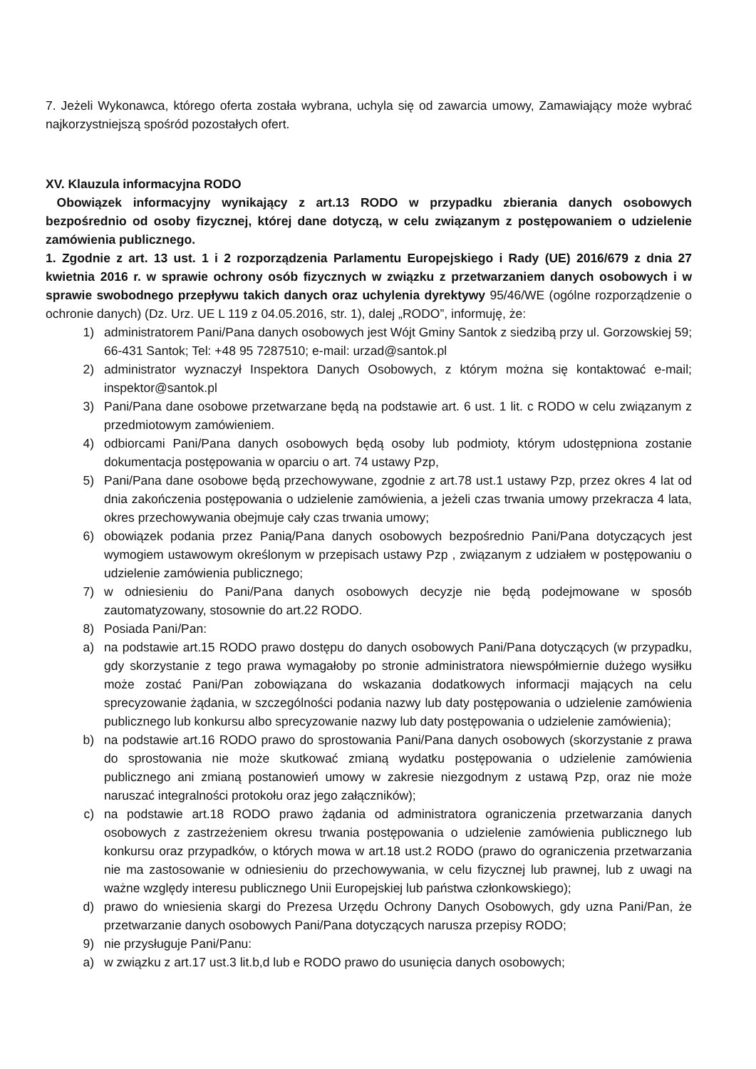7. Jeżeli Wykonawca, którego oferta została wybrana, uchyla się od zawarcia umowy, Zamawiający może wybrać najkorzystniejszą spośród pozostałych ofert.
XV. Klauzula informacyjna RODO
Obowiązek informacyjny wynikający z art.13 RODO w przypadku zbierania danych osobowych bezpośrednio od osoby fizycznej, której dane dotyczą, w celu związanym z postępowaniem o udzielenie zamówienia publicznego.
1. Zgodnie z art. 13 ust. 1 i 2 rozporządzenia Parlamentu Europejskiego i Rady (UE) 2016/679 z dnia 27 kwietnia 2016 r. w sprawie ochrony osób fizycznych w związku z przetwarzaniem danych osobowych i w sprawie swobodnego przepływu takich danych oraz uchylenia dyrektywy 95/46/WE (ogólne rozporządzenie o ochronie danych) (Dz. Urz. UE L 119 z 04.05.2016, str. 1), dalej „RODO”, informuję, że:
1) administratorem Pani/Pana danych osobowych jest Wójt Gminy Santok z siedzibą przy ul. Gorzowskiej 59; 66-431 Santok; Tel: +48 95 7287510; e-mail: urzad@santok.pl
2) administrator wyznaczył Inspektora Danych Osobowych, z którym można się kontaktować e-mail; inspektor@santok.pl
3) Pani/Pana dane osobowe przetwarzane będą na podstawie art. 6 ust. 1 lit. c RODO w celu związanym z przedmiotowym zamówieniem.
4) odbiorcami Pani/Pana danych osobowych będą osoby lub podmioty, którym udostępniona zostanie dokumentacja postępowania w oparciu o art. 74 ustawy Pzp,
5) Pani/Pana dane osobowe będą przechowywane, zgodnie z art.78 ust.1 ustawy Pzp, przez okres 4 lat od dnia zakończenia postępowania o udzielenie zamówienia, a jeżeli czas trwania umowy przekracza 4 lata, okres przechowywania obejmuje cały czas trwania umowy;
6) obowiązek podania przez Panią/Pana danych osobowych bezpośrednio Pani/Pana dotyczących jest wymogiem ustawowym określonym w przepisach ustawy Pzp , związanym z udziałem w postępowaniu o udzielenie zamówienia publicznego;
7) w odniesieniu do Pani/Pana danych osobowych decyzje nie będą podejmowane w sposób zautomatyzowany, stosownie do art.22 RODO.
8) Posiada Pani/Pan:
a) na podstawie art.15 RODO prawo dostępu do danych osobowych Pani/Pana dotyczących (w przypadku, gdy skorzystanie z tego prawa wymagałoby po stronie administratora niewspółmiernie dużego wysiłku może zostać Pani/Pan zobowiązana do wskazania dodatkowych informacji mających na celu sprecyzowanie żądania, w szczególności podania nazwy lub daty postępowania o udzielenie zamówienia publicznego lub konkursu albo sprecyzowanie nazwy lub daty postępowania o udzielenie zamówienia);
b) na podstawie art.16 RODO prawo do sprostowania Pani/Pana danych osobowych (skorzystanie z prawa do sprostowania nie może skutkować zmianą wydatku postępowania o udzielenie zamówienia publicznego ani zmianą postanowień umowy w zakresie niezgodnym z ustawą Pzp, oraz nie może naruszać integralności protokołu oraz jego załączników);
c) na podstawie art.18 RODO prawo żądania od administratora ograniczenia przetwarzania danych osobowych z zastrzeżeniem okresu trwania postępowania o udzielenie zamówienia publicznego lub konkursu oraz przypadków, o których mowa w art.18 ust.2 RODO (prawo do ograniczenia przetwarzania nie ma zastosowanie w odniesieniu do przechowywania, w celu fizycznej lub prawnej, lub z uwagi na ważne względy interesu publicznego Unii Europejskiej lub państwa członkowskiego);
d) prawo do wniesienia skargi do Prezesa Urzędu Ochrony Danych Osobowych, gdy uzna Pani/Pan, że przetwarzanie danych osobowych Pani/Pana dotyczących narusza przepisy RODO;
9) nie przysługuje Pani/Panu:
a) w związku z art.17 ust.3 lit.b,d lub e RODO prawo do usunięcia danych osobowych;